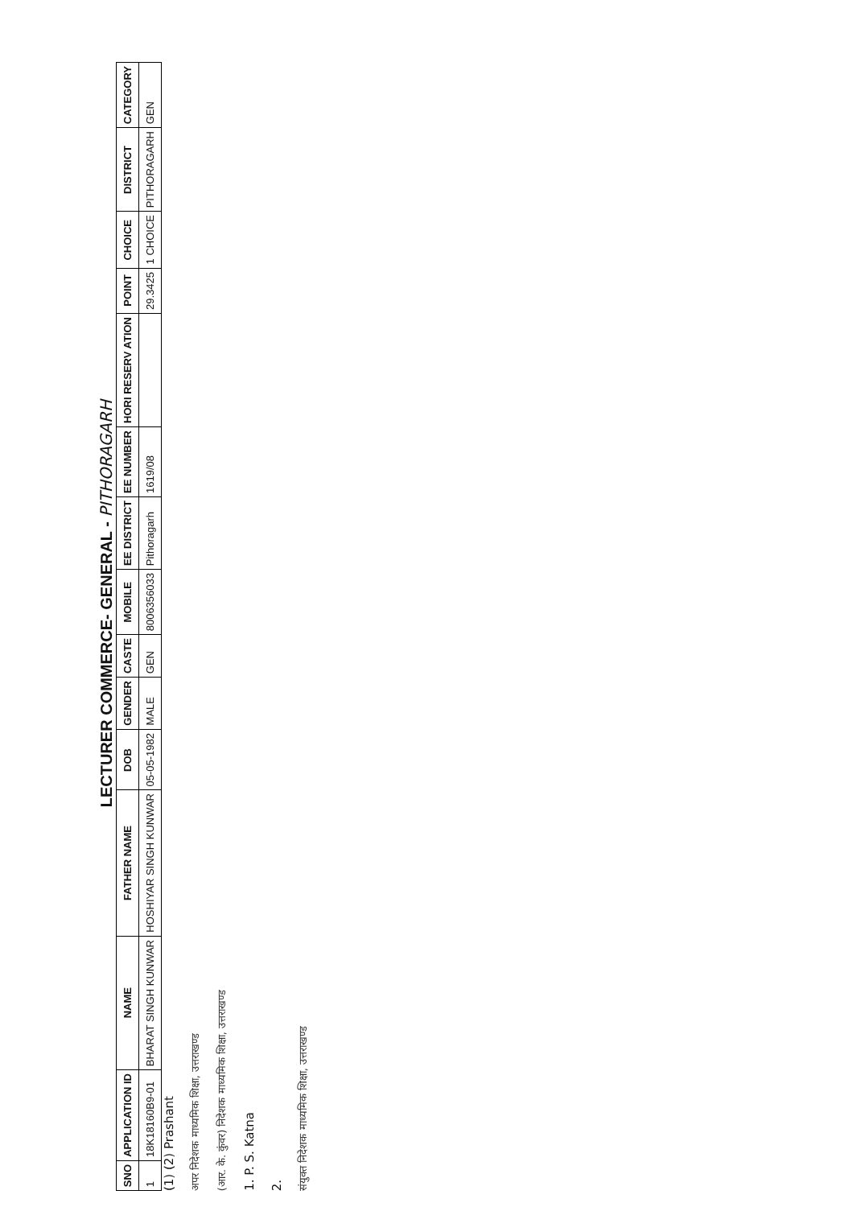LECTURER COMMERCE- GENERAL - PITHORAGARH
| SNO | APPLICATION ID | NAME | FATHER NAME | DOB | GENDER | CASTE | MOBILE | EE DISTRICT | EE NUMBER | HORI RESERV ATION | POINT | CHOICE | DISTRICT | CATEGORY |
| --- | --- | --- | --- | --- | --- | --- | --- | --- | --- | --- | --- | --- | --- | --- |
| 1 | 18K18160B9-01 | BHARAT SINGH KUNWAR | HOSHIYAR SINGH KUNWAR | 05-05-1982 | MALE | GEN | 8006356033 | Pithoragarh | 1619/08 | | 29.3425 | 1 CHOICE | PITHORAGARH | GEN |
(1) (2) Prashant
अपर निदेशक माध्यमिक शिक्षा, उत्तराखण्ड
(आर. के. कुंवर) निदेशक माध्यमिक शिक्षा, उत्तराखण्ड
1. P. S. Katna
2.
संयुक्त निदेशक माध्यमिक शिक्षा, उत्तराखण्ड